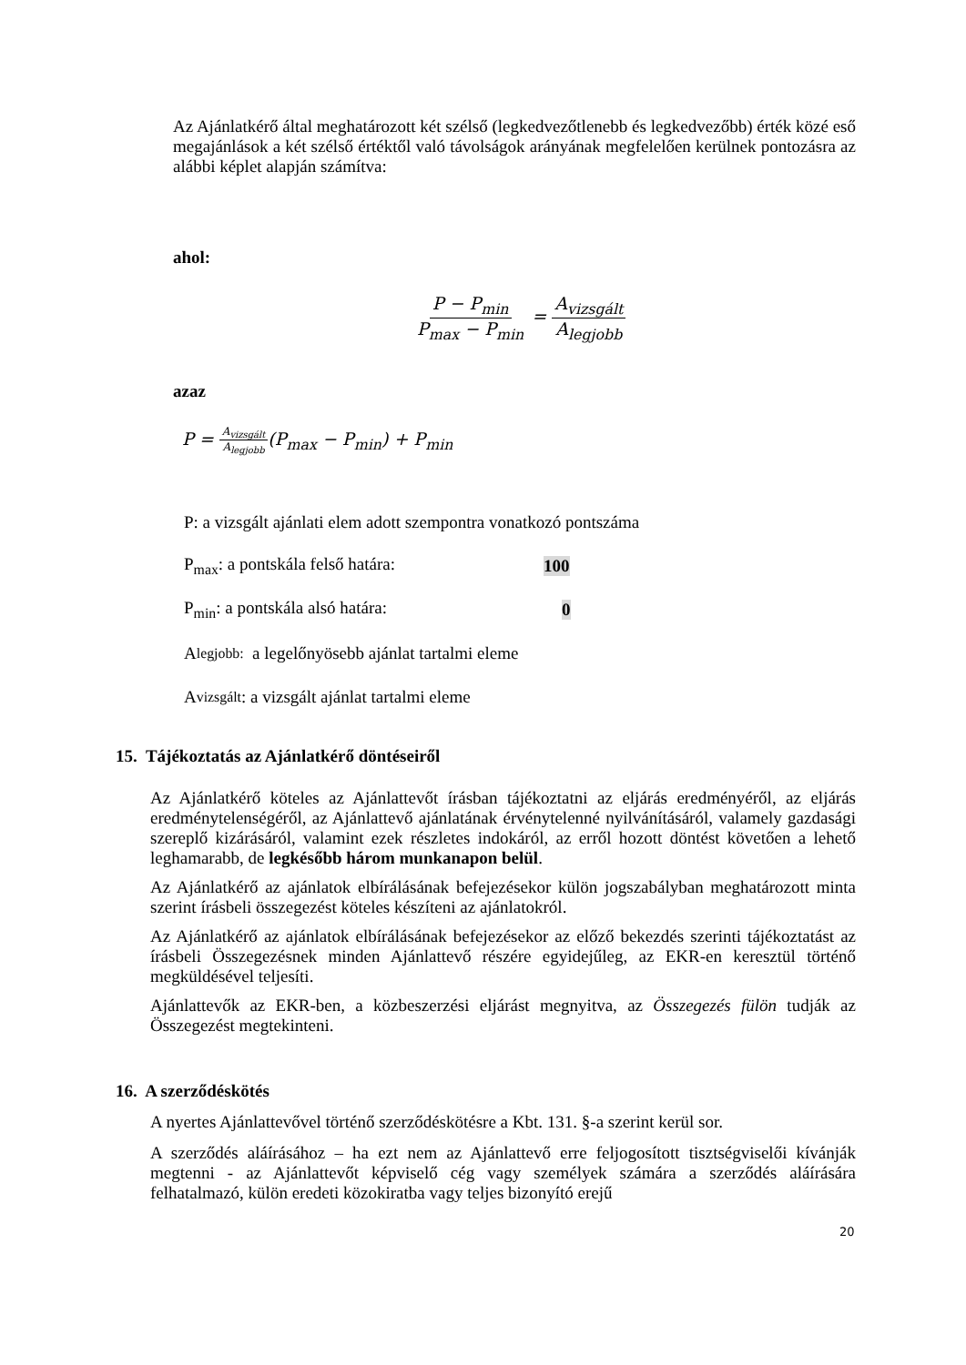Az Ajánlatkérő által meghatározott két szélső (legkedvezőtlenebb és legkedvezőbb) érték közé eső megajánlások a két szélső értéktől való távolságok arányának megfelelően kerülnek pontozásra az alábbi képlet alapján számítva:
ahol:
P − P<sub>min</sub> P<sub>max</sub> − P<sub>min</sub> = A<sub>vizsgált</sub> A<sub>legjobb</sub>
azaz
P = A<sub>vizsgált</sub> A<sub>legjobb</sub>(P<sub>max</sub> − P<sub>min</sub>) + P<sub>min</sub>
P: a vizsgált ajánlati elem adott szempontra vonatkozó pontszáma
P<sub>max</sub>: a pontskála felső határa: 100
P<sub>min</sub>: a pontskála alsó határa: 0
A<sub>legjobb:</sub> a legelőnyösebb ajánlat tartalmi eleme
A<sub>vizsgált</sub>: a vizsgált ajánlat tartalmi eleme
15. Tájékoztatás az Ajánlatkérő döntéseiről
Az Ajánlatkérő köteles az Ajánlattevőt írásban tájékoztatni az eljárás eredményéről, az eljárás eredménytelenségéről, az Ajánlattevő ajánlatának érvénytelenné nyilvánításáról, valamely gazdasági szereplő kizárásáról, valamint ezek részletes indokáról, az erről hozott döntést követően a lehető leghamarabb, de legkésőbb három munkanapon belül.
Az Ajánlatkérő az ajánlatok elbírálásának befejezésekor külön jogszabályban meghatározott minta szerint írásbeli összegezést köteles készíteni az ajánlatokról.
Az Ajánlatkérő az ajánlatok elbírálásának befejezésekor az előző bekezdés szerinti tájékoztatást az írásbeli Összegezésnek minden Ajánlattevő részére egyidejűleg, az EKR-en keresztül történő megküldésével teljesíti.
Ajánlattevők az EKR-ben, a közbeszerzési eljárást megnyitva, az Összegezés fülön tudják az Összegezést megtekinteni.
16. A szerződéskötés
A nyertes Ajánlattevővel történő szerződéskötésre a Kbt. 131. §-a szerint kerül sor.
A szerződés aláírásához – ha ezt nem az Ajánlattevő erre feljogosított tisztségviselői kívánják megtenni - az Ajánlattevőt képviselő cég vagy személyek számára a szerződés aláírására felhatalmazó, külön eredeti közokiratba vagy teljes bizonyító erejű
20